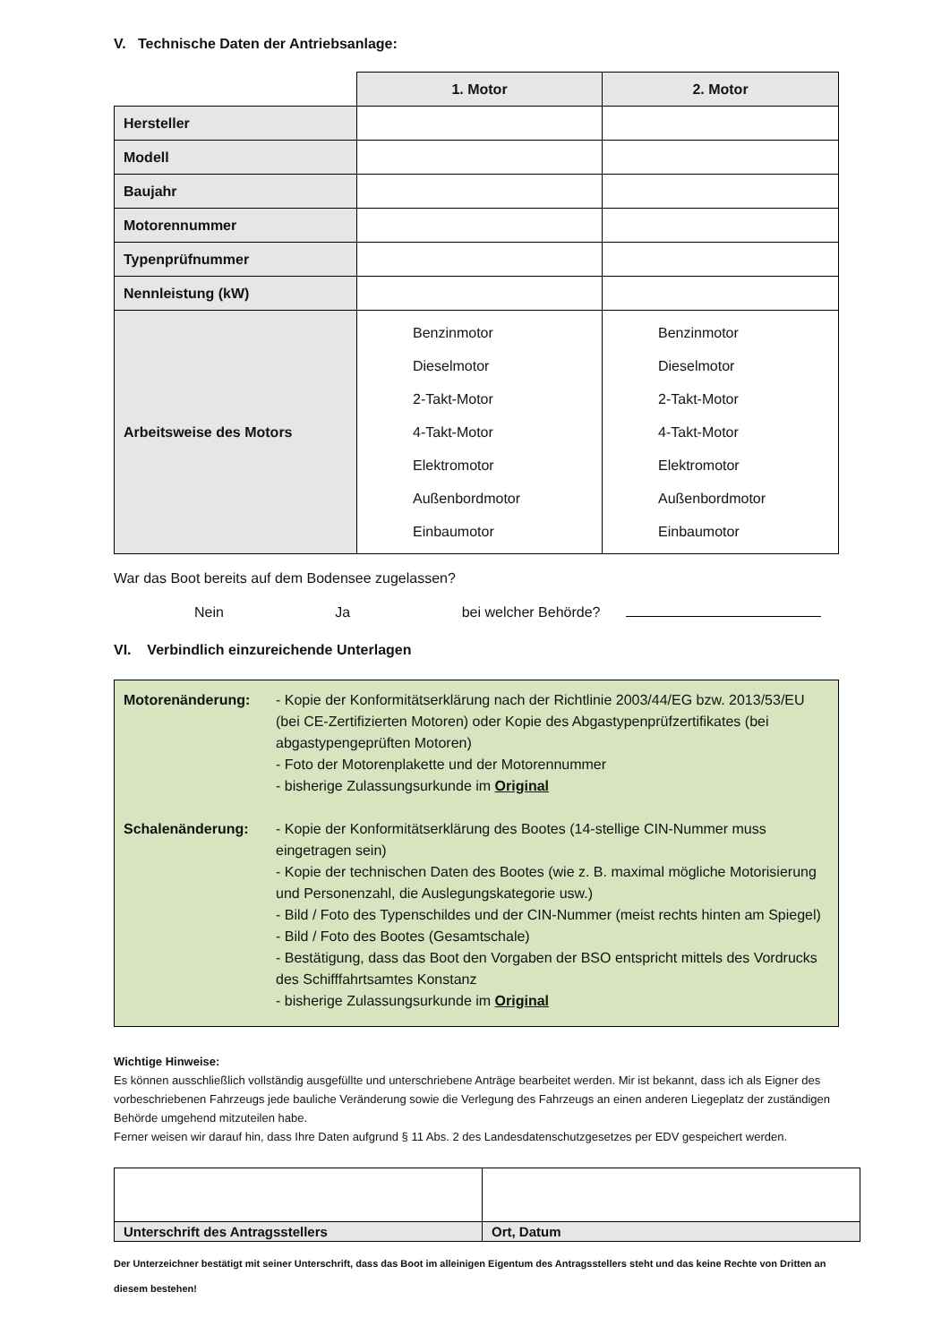V. Technische Daten der Antriebsanlage:
| | 1. Motor | 2. Motor |
| Hersteller | | |
| Modell | | |
| Baujahr | | |
| Motorennummer | | |
| Typenprüfnummer | | |
| Nennleistung (kW) | | |
| Arbeitsweise des Motors | Benzinmotor Dieselmotor 2-Takt-Motor 4-Takt-Motor Elektromotor Außenbordmotor Einbaumotor | Benzinmotor Dieselmotor 2-Takt-Motor 4-Takt-Motor Elektromotor Außenbordmotor Einbaumotor |
War das Boot bereits auf dem Bodensee zugelassen?
Nein Ja bei welcher Behörde?
VI. Verbindlich einzureichende Unterlagen
Motorenänderung:
- Kopie der Konformitätserklärung nach der Richtlinie 2003/44/EG bzw. 2013/53/EU (bei CE-Zertifizierten Motoren) oder Kopie des Abgastypenprüfzertifikates (bei abgastypengeprüften Motoren)
- Foto der Motorenplakette und der Motorennummer
- bisherige Zulassungsurkunde im Original
Schalenänderung:
- Kopie der Konformitätserklärung des Bootes (14-stellige CIN-Nummer muss eingetragen sein)
- Kopie der technischen Daten des Bootes (wie z. B. maximal mögliche Motorisierung und Personenzahl, die Auslegungskategorie usw.)
- Bild / Foto des Typenschildes und der CIN-Nummer (meist rechts hinten am Spiegel)
- Bild / Foto des Bootes (Gesamtschale)
- Bestätigung, dass das Boot den Vorgaben der BSO entspricht mittels des Vordrucks des Schifffahrtsamtes Konstanz
- bisherige Zulassungsurkunde im Original
Wichtige Hinweise:
Es können ausschließlich vollständig ausgefüllte und unterschriebene Anträge bearbeitet werden. Mir ist bekannt, dass ich als Eigner des vorbeschriebenen Fahrzeugs jede bauliche Veränderung sowie die Verlegung des Fahrzeugs an einen anderen Liegeplatz der zuständigen Behörde umgehend mitzuteilen habe.
Ferner weisen wir darauf hin, dass Ihre Daten aufgrund § 11 Abs. 2 des Landesdatenschutzgesetzes per EDV gespeichert werden.
| Unterschrift des Antragsstellers | Ort, Datum |
Der Unterzeichner bestätigt mit seiner Unterschrift, dass das Boot im alleinigen Eigentum des Antragsstellers steht und das keine Rechte von Dritten an diesem bestehen!